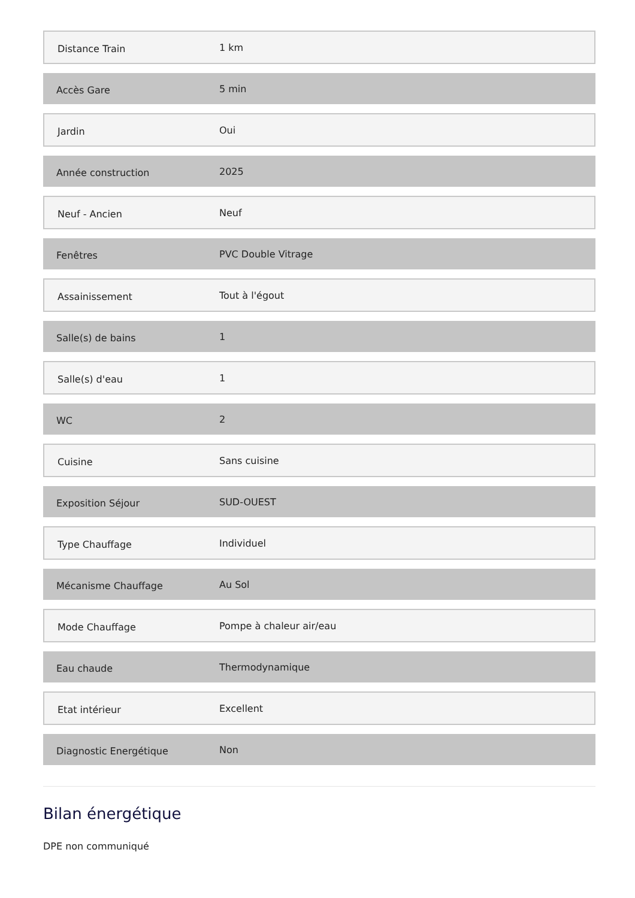| Distance Train | 1 km |
| Accès Gare | 5 min |
| Jardin | Oui |
| Année construction | 2025 |
| Neuf - Ancien | Neuf |
| Fenêtres | PVC Double Vitrage |
| Assainissement | Tout à l'égout |
| Salle(s) de bains | 1 |
| Salle(s) d'eau | 1 |
| WC | 2 |
| Cuisine | Sans cuisine |
| Exposition Séjour | SUD-OUEST |
| Type Chauffage | Individuel |
| Mécanisme Chauffage | Au Sol |
| Mode Chauffage | Pompe à chaleur air/eau |
| Eau chaude | Thermodynamique |
| Etat intérieur | Excellent |
| Diagnostic Energétique | Non |
Bilan énergétique
DPE non communiqué